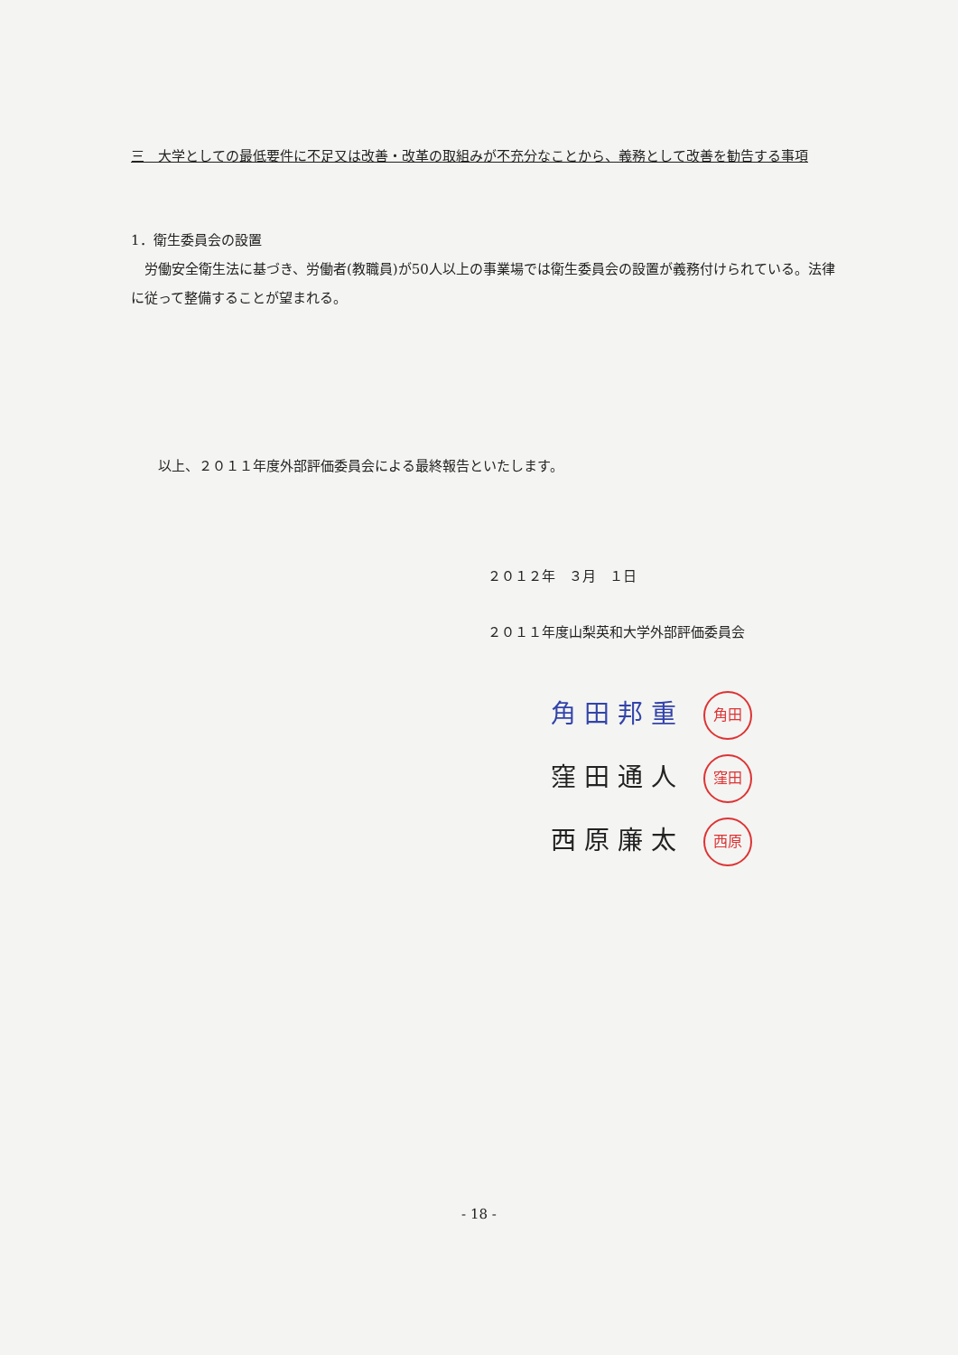三　大学としての最低要件に不足又は改善・改革の取組みが不充分なことから、義務として改善を勧告する事項
1．衛生委員会の設置
　労働安全衛生法に基づき、労働者(教職員)が50人以上の事業場では衛生委員会の設置が義務付けられている。法律に従って整備することが望まれる。
　　以上、２０１１年度外部評価委員会による最終報告といたします。
２０１２年　３月　１日
２０１１年度山梨英和大学外部評価委員会
角 田 邦 重 角田
窪 田 通 人 窪田
西 原 廉 太 西原
- 18 -